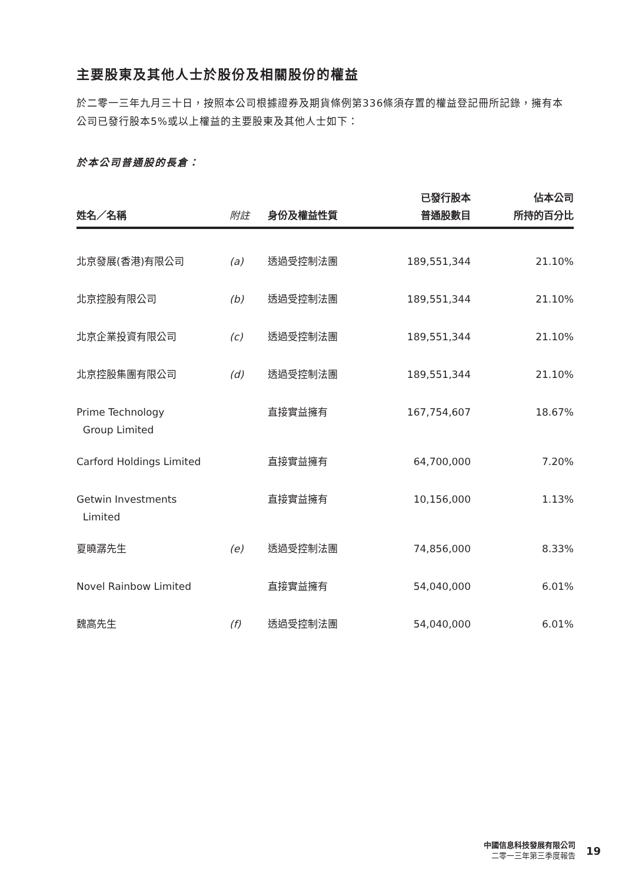主要股東及其他人士於股份及相關股份的權益
於二零一三年九月三十日，按照本公司根據證券及期貨條例第336條須存置的權益登記冊所記錄，擁有本公司已發行股本5%或以上權益的主要股東及其他人士如下：
於本公司普通股的長倉：
| 姓名／名稱 | 附註 | 身份及權益性質 | 已發行股本 普通股數目 | 佔本公司 所持的百分比 |
| --- | --- | --- | --- | --- |
| 北京發展(香港)有限公司 | (a) | 透過受控制法團 | 189,551,344 | 21.10% |
| 北京控股有限公司 | (b) | 透過受控制法團 | 189,551,344 | 21.10% |
| 北京企業投資有限公司 | (c) | 透過受控制法團 | 189,551,344 | 21.10% |
| 北京控股集團有限公司 | (d) | 透過受控制法團 | 189,551,344 | 21.10% |
| Prime Technology Group Limited | | 直接實益擁有 | 167,754,607 | 18.67% |
| Carford Holdings Limited | | 直接實益擁有 | 64,700,000 | 7.20% |
| Getwin Investments Limited | | 直接實益擁有 | 10,156,000 | 1.13% |
| 夏曉潺先生 | (e) | 透過受控制法團 | 74,856,000 | 8.33% |
| Novel Rainbow Limited | | 直接實益擁有 | 54,040,000 | 6.01% |
| 魏高先生 | (f) | 透過受控制法團 | 54,040,000 | 6.01% |
中國信息科技發展有限公司
二零一三年第三季度報告
19